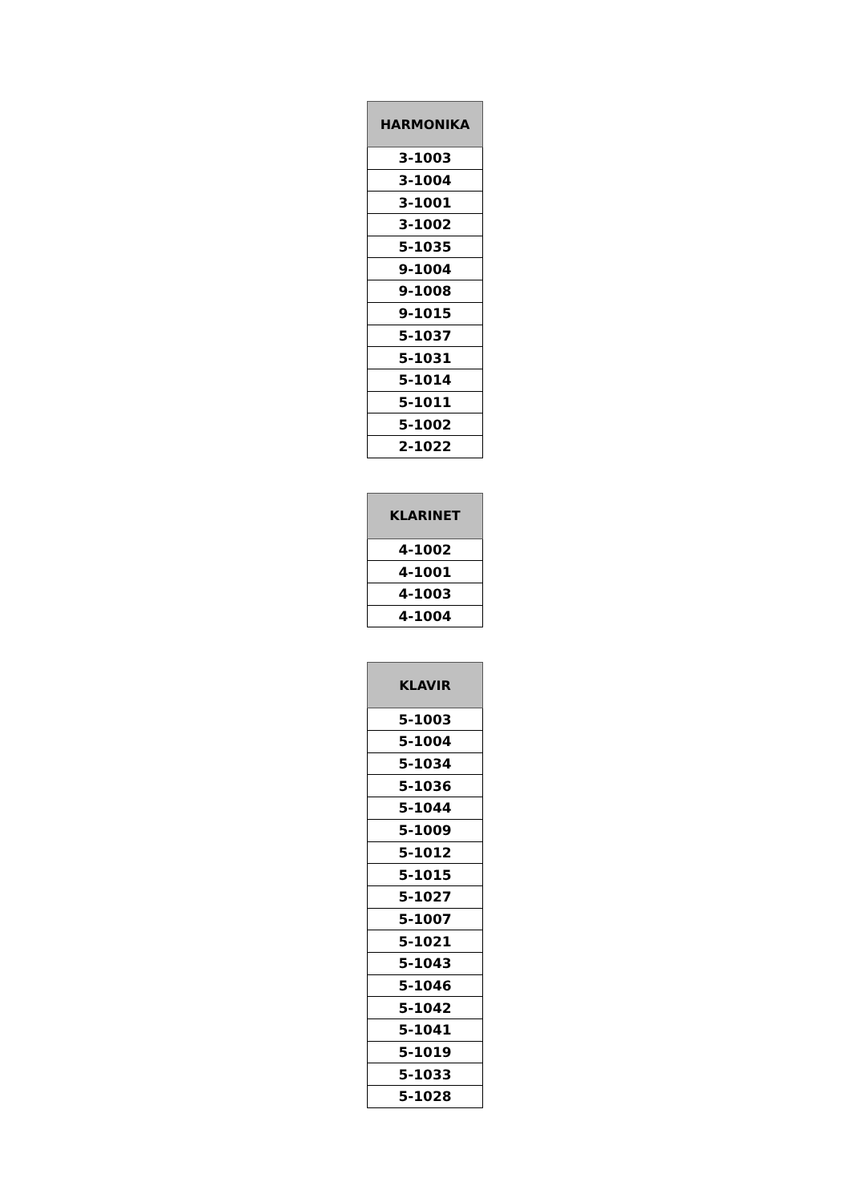| HARMONIKA |
| --- |
| 3-1003 |
| 3-1004 |
| 3-1001 |
| 3-1002 |
| 5-1035 |
| 9-1004 |
| 9-1008 |
| 9-1015 |
| 5-1037 |
| 5-1031 |
| 5-1014 |
| 5-1011 |
| 5-1002 |
| 2-1022 |
| KLARINET |
| --- |
| 4-1002 |
| 4-1001 |
| 4-1003 |
| 4-1004 |
| KLAVIR |
| --- |
| 5-1003 |
| 5-1004 |
| 5-1034 |
| 5-1036 |
| 5-1044 |
| 5-1009 |
| 5-1012 |
| 5-1015 |
| 5-1027 |
| 5-1007 |
| 5-1021 |
| 5-1043 |
| 5-1046 |
| 5-1042 |
| 5-1041 |
| 5-1019 |
| 5-1033 |
| 5-1028 |